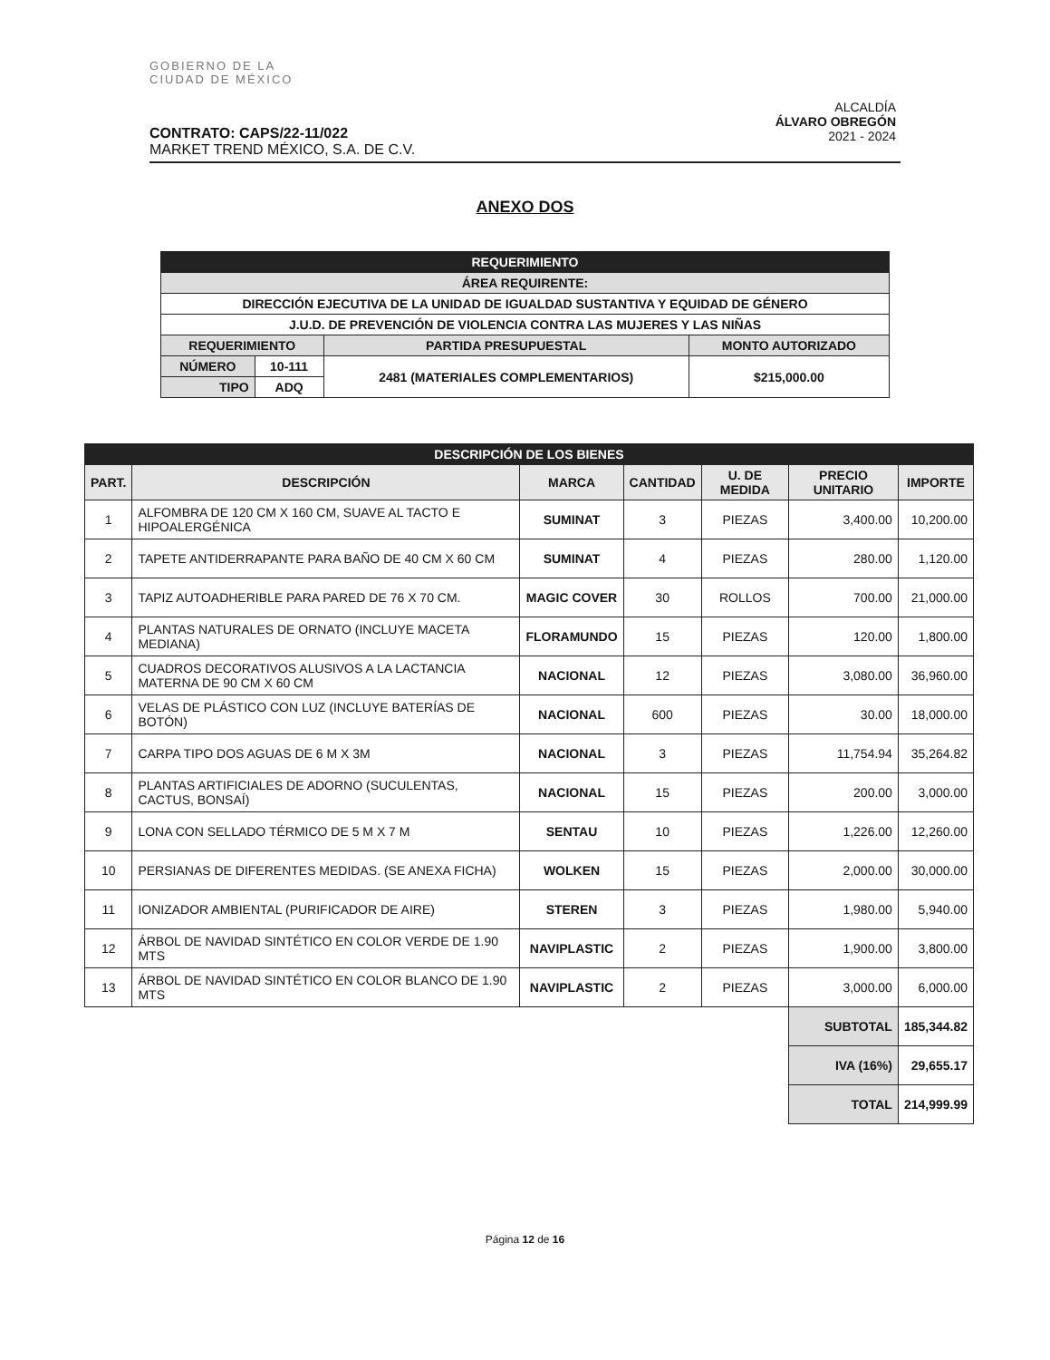GOBIERNO DE LA
CIUDAD DE MÉXICO
ALCALDÍA
ÁLVARO OBREGÓN
2021 - 2024
CONTRATO: CAPS/22-11/022
MARKET TREND MÉXICO, S.A. DE C.V.
ANEXO DOS
| REQUERIMIENTO | | | |
| ÁREA REQUIRENTE: | | | |
| DIRECCIÓN EJECUTIVA DE LA UNIDAD DE IGUALDAD SUSTANTIVA Y EQUIDAD DE GÉNERO | | | |
| J.U.D. DE PREVENCIÓN DE VIOLENCIA CONTRA LAS MUJERES Y LAS NIÑAS | | | |
| REQUERIMIENTO | | PARTIDA PRESUPUESTAL | MONTO AUTORIZADO |
| NÚMERO | 10-111 | 2481 (MATERIALES COMPLEMENTARIOS) | $215,000.00 |
| TIPO | ADQ | | |
| DESCRIPCIÓN DE LOS BIENES | | | | | | |
| --- | --- | --- | --- | --- | --- | --- |
| PART. | DESCRIPCIÓN | MARCA | CANTIDAD | U. DE MEDIDA | PRECIO UNITARIO | IMPORTE |
| 1 | ALFOMBRA DE 120 CM X 160 CM, SUAVE AL TACTO E HIPOALERGÉNICA | SUMINAT | 3 | PIEZAS | 3,400.00 | 10,200.00 |
| 2 | TAPETE ANTIDERRAPANTE PARA BAÑO DE 40 CM X 60 CM | SUMINAT | 4 | PIEZAS | 280.00 | 1,120.00 |
| 3 | TAPIZ AUTOADHERIBLE PARA PARED DE 76 X 70 CM. | MAGIC COVER | 30 | ROLLOS | 700.00 | 21,000.00 |
| 4 | PLANTAS NATURALES DE ORNATO (INCLUYE MACETA MEDIANA) | FLORAMUNDO | 15 | PIEZAS | 120.00 | 1,800.00 |
| 5 | CUADROS DECORATIVOS ALUSIVOS A LA LACTANCIA MATERNA DE 90 CM X 60 CM | NACIONAL | 12 | PIEZAS | 3,080.00 | 36,960.00 |
| 6 | VELAS DE PLÁSTICO CON LUZ (INCLUYE BATERÍAS DE BOTÓN) | NACIONAL | 600 | PIEZAS | 30.00 | 18,000.00 |
| 7 | CARPA TIPO DOS AGUAS DE 6 M X 3M | NACIONAL | 3 | PIEZAS | 11,754.94 | 35,264.82 |
| 8 | PLANTAS ARTIFICIALES DE ADORNO (SUCULENTAS, CACTUS, BONSAÍ) | NACIONAL | 15 | PIEZAS | 200.00 | 3,000.00 |
| 9 | LONA CON SELLADO TÉRMICO DE 5 M X 7 M | SENTAU | 10 | PIEZAS | 1,226.00 | 12,260.00 |
| 10 | PERSIANAS DE DIFERENTES MEDIDAS. (SE ANEXA FICHA) | WOLKEN | 15 | PIEZAS | 2,000.00 | 30,000.00 |
| 11 | IONIZADOR AMBIENTAL (PURIFICADOR DE AIRE) | STEREN | 3 | PIEZAS | 1,980.00 | 5,940.00 |
| 12 | ÁRBOL DE NAVIDAD SINTÉTICO EN COLOR VERDE DE 1.90 MTS | NAVIPLASTIC | 2 | PIEZAS | 1,900.00 | 3,800.00 |
| 13 | ÁRBOL DE NAVIDAD SINTÉTICO EN COLOR BLANCO DE 1.90 MTS | NAVIPLASTIC | 2 | PIEZAS | 3,000.00 | 6,000.00 |
| | | | | | SUBTOTAL | 185,344.82 |
| | | | | | IVA (16%) | 29,655.17 |
| | | | | | TOTAL | 214,999.99 |
Página 12 de 16